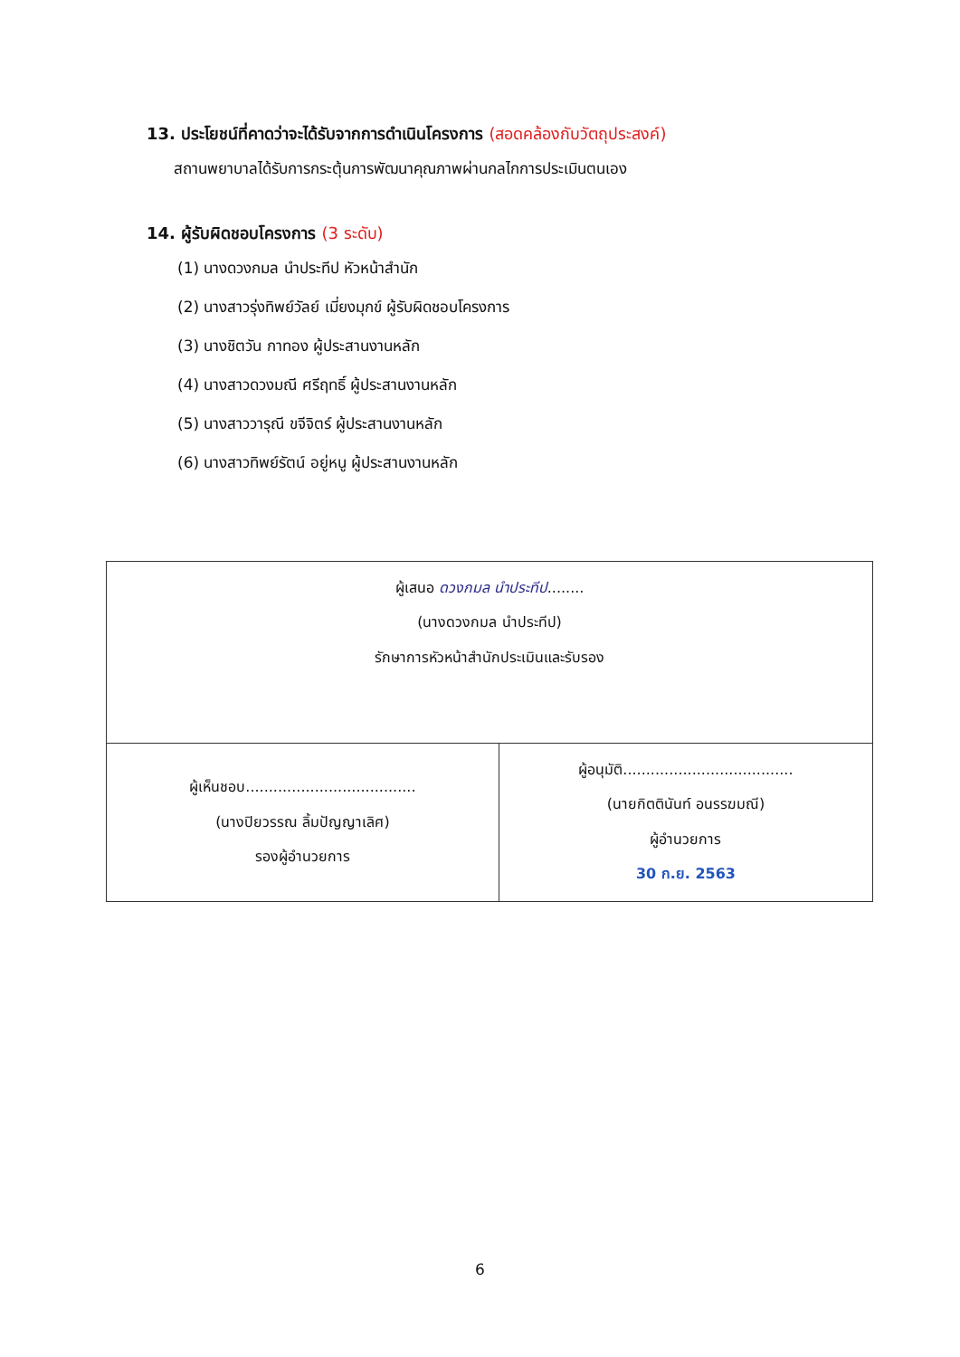13. ประโยชน์ที่คาดว่าจะได้รับจากการดำเนินโครงการ (สอดคล้องกับวัตถุประสงค์)
สถานพยาบาลได้รับการกระตุ้นการพัฒนาคุณภาพผ่านกลไกการประเมินตนเอง
14. ผู้รับผิดชอบโครงการ (3 ระดับ)
(1) นางดวงกมล นำประทีป หัวหน้าสำนัก
(2) นางสาวรุ่งทิพย์วัลย์ เมี่ยงมุกข์ ผู้รับผิดชอบโครงการ
(3) นางชิตวัน กาทอง ผู้ประสานงานหลัก
(4) นางสาวดวงมณี ศรีฤทธิ์ ผู้ประสานงานหลัก
(5) นางสาววารุณี ขจีจิตร์ ผู้ประสานงานหลัก
(6) นางสาวทิพย์รัตน์ อยู่หนู ผู้ประสานงานหลัก
| ผู้เสนอ ดวงกมล นำประทีป ........ (นางดวงกมล นำประทีป) รักษาการหัวหน้าสำนักประเมินและรับรอง | |
| ผู้เห็นชอบ..................................... (นางปิยวรรณ ลิ้มปัญญาเลิศ) รองผู้อำนวยการ | ผู้อนุมัติ..................................... (นายกิตตินันท์ อนรรฆมณี) ผู้อำนวยการ 30 ก.ย. 2563 |
6